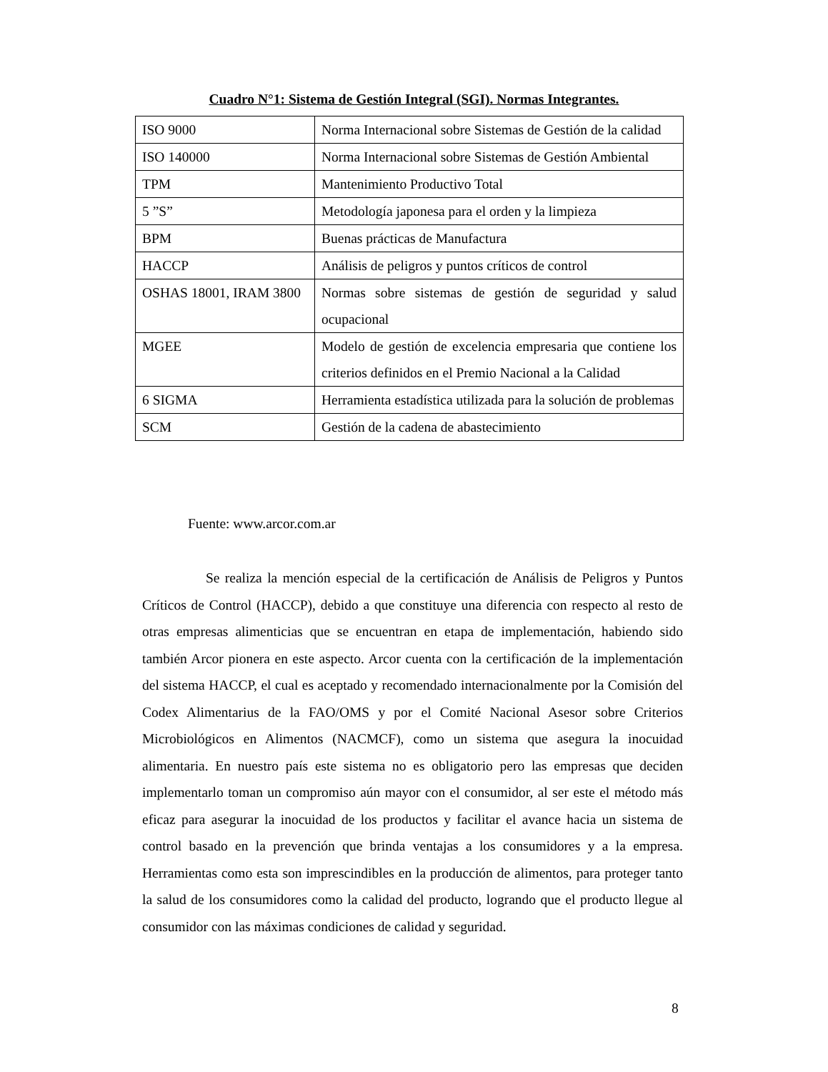Cuadro N°1: Sistema de Gestión Integral (SGI). Normas Integrantes.
| ISO 9000 | Norma Internacional sobre Sistemas de Gestión de la calidad |
| ISO 140000 | Norma Internacional sobre Sistemas de Gestión Ambiental |
| TPM | Mantenimiento Productivo Total |
| 5 ”S” | Metodología japonesa para el orden y la limpieza |
| BPM | Buenas prácticas de Manufactura |
| HACCP | Análisis de peligros y puntos críticos de control |
| OSHAS 18001, IRAM 3800 | Normas sobre sistemas de gestión de seguridad y salud ocupacional |
| MGEE | Modelo de gestión de excelencia empresaria que contiene los criterios definidos en el Premio Nacional a la Calidad |
| 6 SIGMA | Herramienta estadística utilizada para la solución de problemas |
| SCM | Gestión de la cadena de abastecimiento |
Fuente: www.arcor.com.ar
Se realiza la mención especial de la certificación de Análisis de Peligros y Puntos Críticos de Control (HACCP), debido a que constituye una diferencia con respecto al resto de otras empresas alimenticias que se encuentran en etapa de implementación, habiendo sido también Arcor pionera en este aspecto. Arcor cuenta con la certificación de la implementación del sistema HACCP, el cual es aceptado y recomendado internacionalmente por la Comisión del Codex Alimentarius de la FAO/OMS y por el Comité Nacional Asesor sobre Criterios Microbiológicos en Alimentos (NACMCF), como un sistema que asegura la inocuidad alimentaria. En nuestro país este sistema no es obligatorio pero las empresas que deciden implementarlo toman un compromiso aún mayor con el consumidor, al ser este el método más eficaz para asegurar la inocuidad de los productos y facilitar el avance hacia un sistema de control basado en la prevención que brinda ventajas a los consumidores y a la empresa. Herramientas como esta son imprescindibles en la producción de alimentos, para proteger tanto la salud de los consumidores como la calidad del producto, logrando que el producto llegue al consumidor con las máximas condiciones de calidad y seguridad.
8